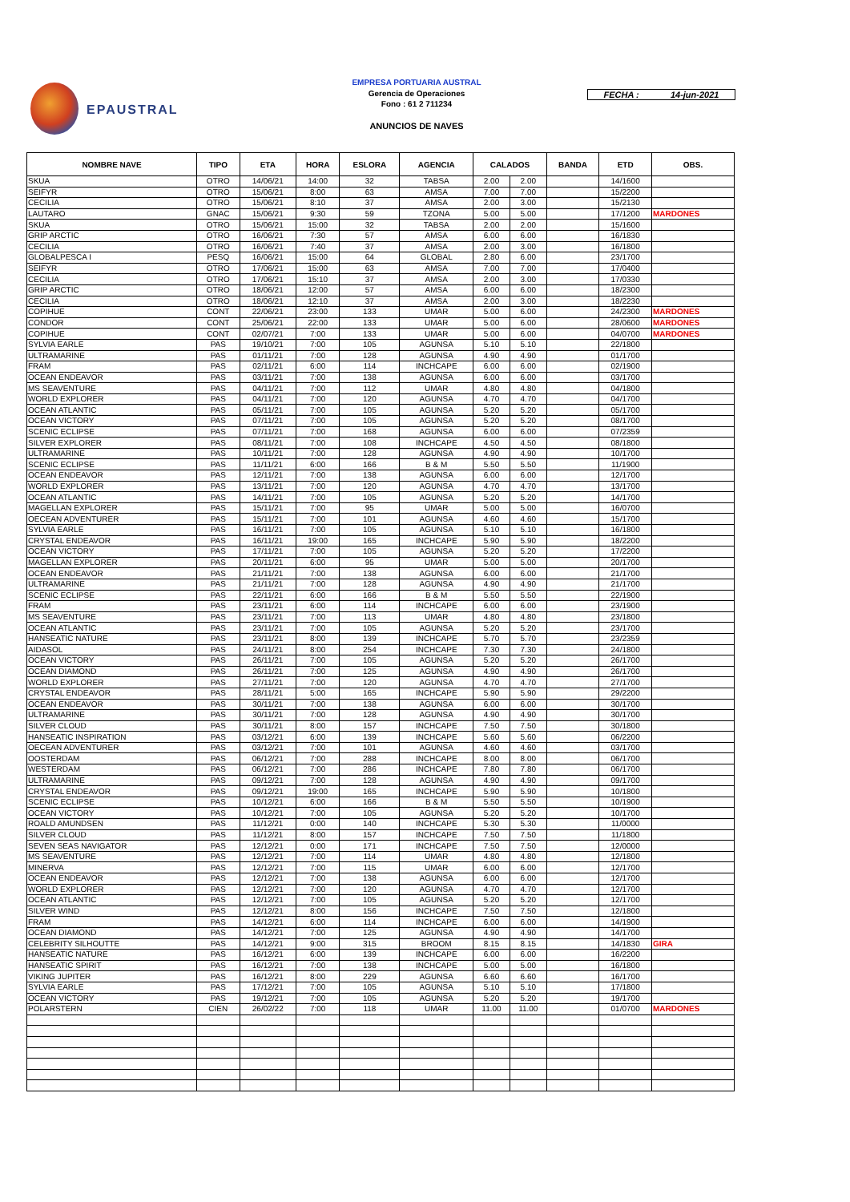EPAUSTRAL
EMPRESA PORTUARIA AUSTRAL
Gerencia de Operaciones
Fono : 61 2 711234
ANUNCIOS DE NAVES
FECHA : 14-jun-2021
| NOMBRE NAVE | TIPO | ETA | HORA | ESLORA | AGENCIA | CALADOS | | BANDA | ETD | OBS. |
| --- | --- | --- | --- | --- | --- | --- | --- | --- | --- | --- |
| SKUA | OTRO | 14/06/21 | 14:00 | 32 | TABSA | 2.00 | 2.00 | | 14/1600 | |
| SEIFYR | OTRO | 15/06/21 | 8:00 | 63 | AMSA | 7.00 | 7.00 | | 15/2200 | |
| CECILIA | OTRO | 15/06/21 | 8:10 | 37 | AMSA | 2.00 | 3.00 | | 15/2130 | |
| LAUTARO | GNAC | 15/06/21 | 9:30 | 59 | TZONA | 5.00 | 5.00 | | 17/1200 | MARDONES |
| SKUA | OTRO | 15/06/21 | 15:00 | 32 | TABSA | 2.00 | 2.00 | | 15/1600 | |
| GRIP ARCTIC | OTRO | 16/06/21 | 7:30 | 57 | AMSA | 6.00 | 6.00 | | 16/1830 | |
| CECILIA | OTRO | 16/06/21 | 7:40 | 37 | AMSA | 2.00 | 3.00 | | 16/1800 | |
| GLOBALPESCA I | PESQ | 16/06/21 | 15:00 | 64 | GLOBAL | 2.80 | 6.00 | | 23/1700 | |
| SEIFYR | OTRO | 17/06/21 | 15:00 | 63 | AMSA | 7.00 | 7.00 | | 17/0400 | |
| CECILIA | OTRO | 17/06/21 | 15:10 | 37 | AMSA | 2.00 | 3.00 | | 17/0330 | |
| GRIP ARCTIC | OTRO | 18/06/21 | 12:00 | 57 | AMSA | 6.00 | 6.00 | | 18/2300 | |
| CECILIA | OTRO | 18/06/21 | 12:10 | 37 | AMSA | 2.00 | 3.00 | | 18/2230 | |
| COPIHUE | CONT | 22/06/21 | 23:00 | 133 | UMAR | 5.00 | 6.00 | | 24/2300 | MARDONES |
| CONDOR | CONT | 25/06/21 | 22:00 | 133 | UMAR | 5.00 | 6.00 | | 28/0600 | MARDONES |
| COPIHUE | CONT | 02/07/21 | 7:00 | 133 | UMAR | 5.00 | 6.00 | | 04/0700 | MARDONES |
| SYLVIA EARLE | PAS | 19/10/21 | 7:00 | 105 | AGUNSA | 5.10 | 5.10 | | 22/1800 | |
| ULTRAMARINE | PAS | 01/11/21 | 7:00 | 128 | AGUNSA | 4.90 | 4.90 | | 01/1700 | |
| FRAM | PAS | 02/11/21 | 6:00 | 114 | INCHCAPE | 6.00 | 6.00 | | 02/1900 | |
| OCEAN ENDEAVOR | PAS | 03/11/21 | 7:00 | 138 | AGUNSA | 6.00 | 6.00 | | 03/1700 | |
| MS SEAVENTURE | PAS | 04/11/21 | 7:00 | 112 | UMAR | 4.80 | 4.80 | | 04/1800 | |
| WORLD EXPLORER | PAS | 04/11/21 | 7:00 | 120 | AGUNSA | 4.70 | 4.70 | | 04/1700 | |
| OCEAN ATLANTIC | PAS | 05/11/21 | 7:00 | 105 | AGUNSA | 5.20 | 5.20 | | 05/1700 | |
| OCEAN VICTORY | PAS | 07/11/21 | 7:00 | 105 | AGUNSA | 5.20 | 5.20 | | 08/1700 | |
| SCENIC ECLIPSE | PAS | 07/11/21 | 7:00 | 168 | AGUNSA | 6.00 | 6.00 | | 07/2359 | |
| SILVER EXPLORER | PAS | 08/11/21 | 7:00 | 108 | INCHCAPE | 4.50 | 4.50 | | 08/1800 | |
| ULTRAMARINE | PAS | 10/11/21 | 7:00 | 128 | AGUNSA | 4.90 | 4.90 | | 10/1700 | |
| SCENIC ECLIPSE | PAS | 11/11/21 | 6:00 | 166 | B & M | 5.50 | 5.50 | | 11/1900 | |
| OCEAN ENDEAVOR | PAS | 12/11/21 | 7:00 | 138 | AGUNSA | 6.00 | 6.00 | | 12/1700 | |
| WORLD EXPLORER | PAS | 13/11/21 | 7:00 | 120 | AGUNSA | 4.70 | 4.70 | | 13/1700 | |
| OCEAN ATLANTIC | PAS | 14/11/21 | 7:00 | 105 | AGUNSA | 5.20 | 5.20 | | 14/1700 | |
| MAGELLAN EXPLORER | PAS | 15/11/21 | 7:00 | 95 | UMAR | 5.00 | 5.00 | | 16/0700 | |
| OECEAN ADVENTURER | PAS | 15/11/21 | 7:00 | 101 | AGUNSA | 4.60 | 4.60 | | 15/1700 | |
| SYLVIA EARLE | PAS | 16/11/21 | 7:00 | 105 | AGUNSA | 5.10 | 5.10 | | 16/1800 | |
| CRYSTAL ENDEAVOR | PAS | 16/11/21 | 19:00 | 165 | INCHCAPE | 5.90 | 5.90 | | 18/2200 | |
| OCEAN VICTORY | PAS | 17/11/21 | 7:00 | 105 | AGUNSA | 5.20 | 5.20 | | 17/2200 | |
| MAGELLAN EXPLORER | PAS | 20/11/21 | 6:00 | 95 | UMAR | 5.00 | 5.00 | | 20/1700 | |
| OCEAN ENDEAVOR | PAS | 21/11/21 | 7:00 | 138 | AGUNSA | 6.00 | 6.00 | | 21/1700 | |
| ULTRAMARINE | PAS | 21/11/21 | 7:00 | 128 | AGUNSA | 4.90 | 4.90 | | 21/1700 | |
| SCENIC ECLIPSE | PAS | 22/11/21 | 6:00 | 166 | B & M | 5.50 | 5.50 | | 22/1900 | |
| FRAM | PAS | 23/11/21 | 6:00 | 114 | INCHCAPE | 6.00 | 6.00 | | 23/1900 | |
| MS SEAVENTURE | PAS | 23/11/21 | 7:00 | 113 | UMAR | 4.80 | 4.80 | | 23/1800 | |
| OCEAN ATLANTIC | PAS | 23/11/21 | 7:00 | 105 | AGUNSA | 5.20 | 5.20 | | 23/1700 | |
| HANSEATIC NATURE | PAS | 23/11/21 | 8:00 | 139 | INCHCAPE | 5.70 | 5.70 | | 23/2359 | |
| AIDASOL | PAS | 24/11/21 | 8:00 | 254 | INCHCAPE | 7.30 | 7.30 | | 24/1800 | |
| OCEAN VICTORY | PAS | 26/11/21 | 7:00 | 105 | AGUNSA | 5.20 | 5.20 | | 26/1700 | |
| OCEAN DIAMOND | PAS | 26/11/21 | 7:00 | 125 | AGUNSA | 4.90 | 4.90 | | 26/1700 | |
| WORLD EXPLORER | PAS | 27/11/21 | 7:00 | 120 | AGUNSA | 4.70 | 4.70 | | 27/1700 | |
| CRYSTAL ENDEAVOR | PAS | 28/11/21 | 5:00 | 165 | INCHCAPE | 5.90 | 5.90 | | 29/2200 | |
| OCEAN ENDEAVOR | PAS | 30/11/21 | 7:00 | 138 | AGUNSA | 6.00 | 6.00 | | 30/1700 | |
| ULTRAMARINE | PAS | 30/11/21 | 7:00 | 128 | AGUNSA | 4.90 | 4.90 | | 30/1700 | |
| SILVER CLOUD | PAS | 30/11/21 | 8:00 | 157 | INCHCAPE | 7.50 | 7.50 | | 30/1800 | |
| HANSEATIC INSPIRATION | PAS | 03/12/21 | 6:00 | 139 | INCHCAPE | 5.60 | 5.60 | | 06/2200 | |
| OECEAN ADVENTURER | PAS | 03/12/21 | 7:00 | 101 | AGUNSA | 4.60 | 4.60 | | 03/1700 | |
| OOSTERDAM | PAS | 06/12/21 | 7:00 | 288 | INCHCAPE | 8.00 | 8.00 | | 06/1700 | |
| WESTERDAM | PAS | 06/12/21 | 7:00 | 286 | INCHCAPE | 7.80 | 7.80 | | 06/1700 | |
| ULTRAMARINE | PAS | 09/12/21 | 7:00 | 128 | AGUNSA | 4.90 | 4.90 | | 09/1700 | |
| CRYSTAL ENDEAVOR | PAS | 09/12/21 | 19:00 | 165 | INCHCAPE | 5.90 | 5.90 | | 10/1800 | |
| SCENIC ECLIPSE | PAS | 10/12/21 | 6:00 | 166 | B & M | 5.50 | 5.50 | | 10/1900 | |
| OCEAN VICTORY | PAS | 10/12/21 | 7:00 | 105 | AGUNSA | 5.20 | 5.20 | | 10/1700 | |
| ROALD AMUNDSEN | PAS | 11/12/21 | 0:00 | 140 | INCHCAPE | 5.30 | 5.30 | | 11/0000 | |
| SILVER CLOUD | PAS | 11/12/21 | 8:00 | 157 | INCHCAPE | 7.50 | 7.50 | | 11/1800 | |
| SEVEN SEAS NAVIGATOR | PAS | 12/12/21 | 0:00 | 171 | INCHCAPE | 7.50 | 7.50 | | 12/0000 | |
| MS SEAVENTURE | PAS | 12/12/21 | 7:00 | 114 | UMAR | 4.80 | 4.80 | | 12/1800 | |
| MINERVA | PAS | 12/12/21 | 7:00 | 115 | UMAR | 6.00 | 6.00 | | 12/1700 | |
| OCEAN ENDEAVOR | PAS | 12/12/21 | 7:00 | 138 | AGUNSA | 6.00 | 6.00 | | 12/1700 | |
| WORLD EXPLORER | PAS | 12/12/21 | 7:00 | 120 | AGUNSA | 4.70 | 4.70 | | 12/1700 | |
| OCEAN ATLANTIC | PAS | 12/12/21 | 7:00 | 105 | AGUNSA | 5.20 | 5.20 | | 12/1700 | |
| SILVER WIND | PAS | 12/12/21 | 8:00 | 156 | INCHCAPE | 7.50 | 7.50 | | 12/1800 | |
| FRAM | PAS | 14/12/21 | 6:00 | 114 | INCHCAPE | 6.00 | 6.00 | | 14/1900 | |
| OCEAN DIAMOND | PAS | 14/12/21 | 7:00 | 125 | AGUNSA | 4.90 | 4.90 | | 14/1700 | |
| CELEBRITY SILHOUTTE | PAS | 14/12/21 | 9:00 | 315 | BROOM | 8.15 | 8.15 | | 14/1830 | GIRA |
| HANSEATIC NATURE | PAS | 16/12/21 | 6:00 | 139 | INCHCAPE | 6.00 | 6.00 | | 16/2200 | |
| HANSEATIC SPIRIT | PAS | 16/12/21 | 7:00 | 138 | INCHCAPE | 5.00 | 5.00 | | 16/1800 | |
| VIKING JUPITER | PAS | 16/12/21 | 8:00 | 229 | AGUNSA | 6.60 | 6.60 | | 16/1700 | |
| SYLVIA EARLE | PAS | 17/12/21 | 7:00 | 105 | AGUNSA | 5.10 | 5.10 | | 17/1800 | |
| OCEAN VICTORY | PAS | 19/12/21 | 7:00 | 105 | AGUNSA | 5.20 | 5.20 | | 19/1700 | |
| POLARSTERN | CIEN | 26/02/22 | 7:00 | 118 | UMAR | 11.00 | 11.00 | | 01/0700 | MARDONES |